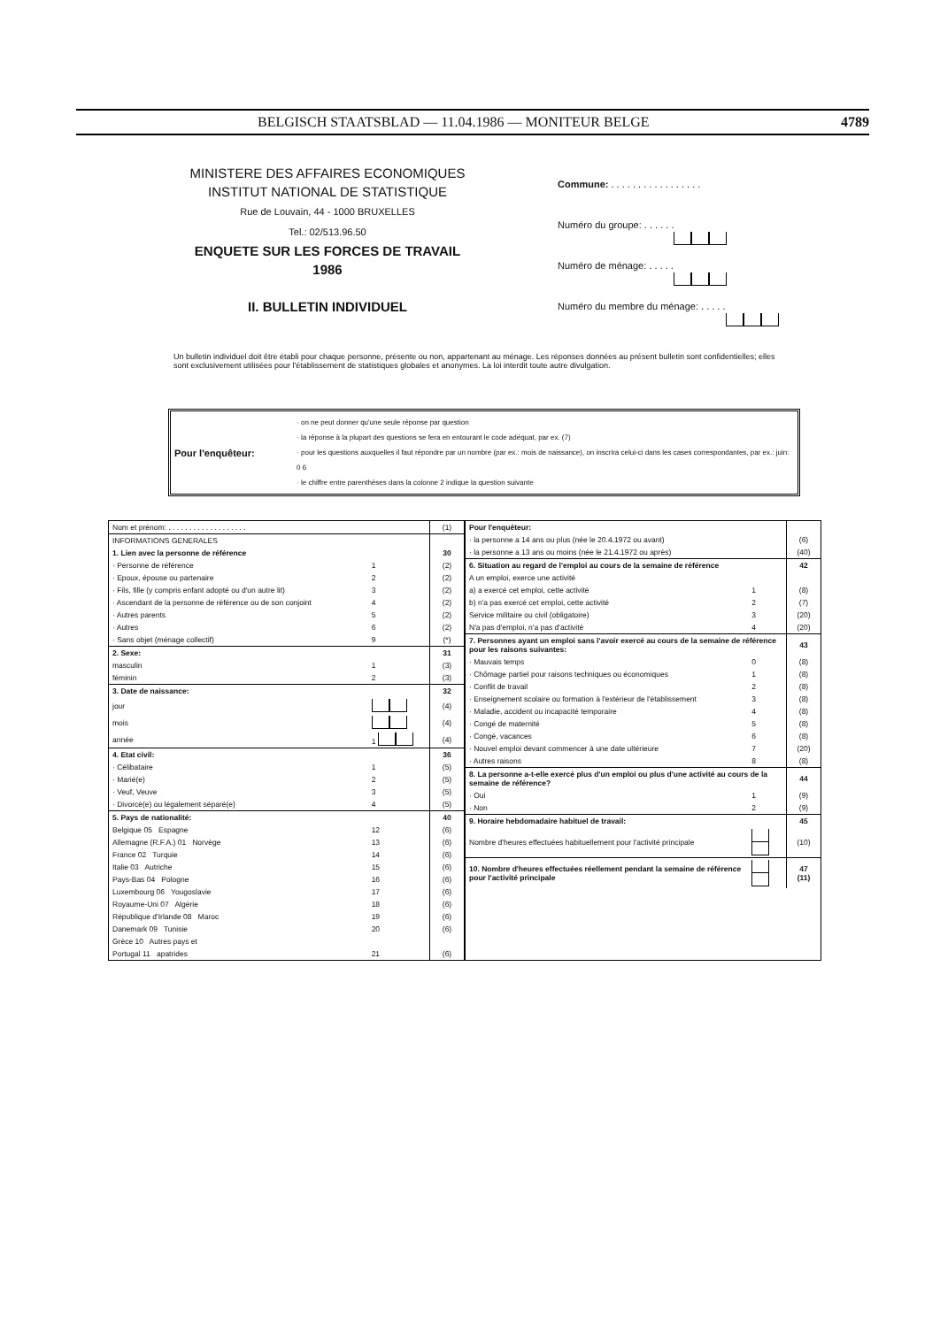BELGISCH STAATSBLAD — 11.04.1986 — MONITEUR BELGE 4789
MINISTERE DES AFFAIRES ECONOMIQUES
INSTITUT NATIONAL DE STATISTIQUE
Rue de Louvain, 44 - 1000 BRUXELLES
Tel.: 02/513.96.50
ENQUETE SUR LES FORCES DE TRAVAIL
1986
II. BULLETIN INDIVIDUEL
Commune: . . . . . . . . . . . . . . . . .
Numéro du groupe: . . . . . .
Numéro de ménage: . . . . .
Numéro du membre du ménage: . . . . .
Un bulletin individuel doit être établi pour chaque personne, présente ou non, appartenant au ménage. Les réponses données au présent bulletin sont confidentielles; elles sont exclusivement utilisées pour l'établissement de statistiques globales et anonymes. La loi interdit toute autre divulgation.
Pour l'enquêteur:
· on ne peut donner qu'une seule réponse par question
· la réponse à la plupart des questions se fera en entourant le code adéquat, par ex. (7)
· pour les questions auxquelles il faut répondre par un nombre (par ex.: mois de naissance), on inscrira celui-ci dans les cases correspondantes, par ex.: juin: 0 6
· le chiffre entre parenthèses dans la colonne 2 indique la question suivante
| Nom et prénom: . . . . . . . . . . . . . . . . . . . | | (1) |
| INFORMATIONS GENERALES | | |
| 1. Lien avec la personne de référence | | 30 |
| · Personne de référence | 1 | (2) |
| · Epoux, épouse ou partenaire | 2 | (2) |
| · Fils, fille (y compris enfant adopté ou d'un autre lit) | 3 | (2) |
| · Ascendant de la personne de référence ou de son conjoint | 4 | (2) |
| · Autres parents | 5 | (2) |
| · Autres | 6 | (2) |
| · Sans objet (ménage collectif) | 9 | (*) |
| 2. Sexe: | | 31 |
| masculin | 1 | (3) |
| féminin | 2 | (3) |
| 3. Date de naissance: | | 32 |
| jour | | (4) |
| mois | | (4) |
| année | 1 | (4) |
| 4. Etat civil: | | 36 |
| · Célibataire | 1 | (5) |
| · Marié(e) | 2 | (5) |
| · Veuf, Veuve | 3 | (5) |
| · Divorcé(e) ou légalement séparé(e) | 4 | (5) |
| 5. Pays de nationalité: | | 40 |
| Belgique 05 Espagne | 12 | (6) |
| Allemagne (R.F.A.) 01 Norvège | 13 | (6) |
| France 02 Turquie | 14 | (6) |
| Italie 03 Autriche | 15 | (6) |
| Pays-Bas 04 Pologne | 16 | (6) |
| Luxembourg 06 Yougoslavie | 17 | (6) |
| Royaume-Uni 07 Algérie | 18 | (6) |
| République d'Irlande 08 Maroc | 19 | (6) |
| Danemark 09 Tunisie | 20 | (6) |
| Grèce 10 Autres pays et | | |
| Portugal 11 apatrides | 21 | (6) |
| Pour l'enquêteur: | | |
| · la personne a 14 ans ou plus (née le 20.4.1972 ou avant) | | (6) |
| · la personne a 13 ans ou moins (née le 21.4.1972 ou après) | | (40) |
| 6. Situation au regard de l'emploi au cours de la semaine de référence | | 42 |
| A un emploi, exerce une activité | | |
| a) a exercé cet emploi, cette activité | 1 | (8) |
| b) n'a pas exercé cet emploi, cette activité | 2 | (7) |
| Service militaire ou civil (obligatoire) | 3 | (20) |
| N'a pas d'emploi, n'a pas d'activité | 4 | (20) |
| 7. Personnes ayant un emploi sans l'avoir exercé au cours de la semaine de référence pour les raisons suivantes: | | 43 |
| · Mauvais temps | 0 | (8) |
| · Chômage partiel pour raisons techniques ou économiques | 1 | (8) |
| · Conflit de travail | 2 | (8) |
| · Enseignement scolaire ou formation à l'extérieur de l'établissement | 3 | (8) |
| · Maladie, accident ou incapacité temporaire | 4 | (8) |
| · Congé de maternité | 5 | (8) |
| · Congé, vacances | 6 | (8) |
| · Nouvel emploi devant commencer à une date ultérieure | 7 | (20) |
| · Autres raisons | 8 | (8) |
| 8. La personne a-t-elle exercé plus d'un emploi ou plus d'une activité au cours de la semaine de référence? | | 44 |
| · Oui | 1 | (9) |
| · Non | 2 | (9) |
| 9. Horaire hebdomadaire habituel de travail: | | 45 |
| Nombre d'heures effectuées habituellement pour l'activité principale | | (10) |
| 10. Nombre d'heures effectuées réellement pendant la semaine de référence pour l'activité principale | | 47 (11) |